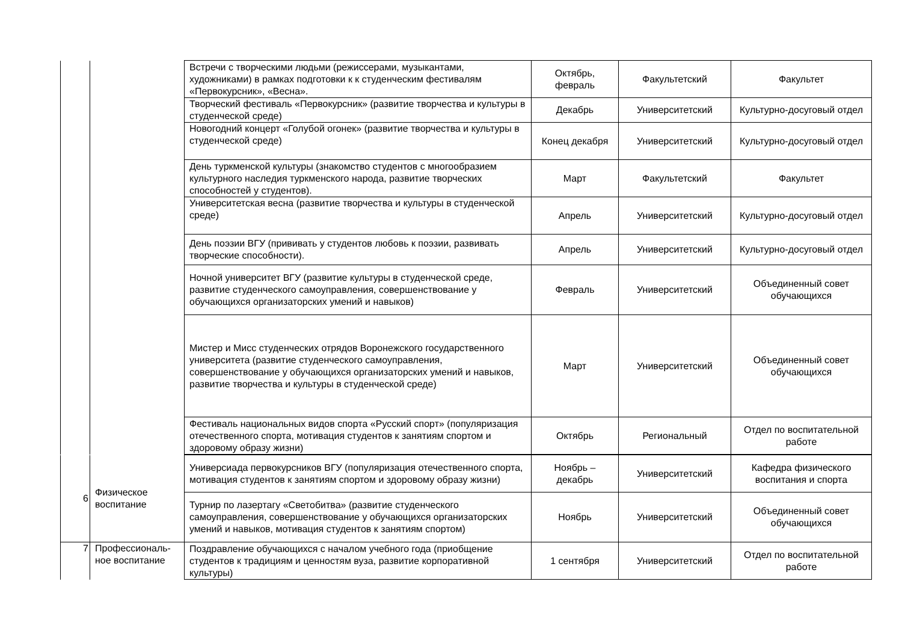| | | Встречи с творческими людьми (режиссерами, музыкантами, художниками) в рамках подготовки к к студенческим фестивалям «Первокурсник», «Весна». | Октябрь, февраль | Факультетский | Факультет |
| | | Творческий фестиваль «Первокурсник» (развитие творчества и культуры в студенческой среде) | Декабрь | Университетский | Культурно-досуговый отдел |
| | | Новогодний концерт «Голубой огонек» (развитие творчества и культуры в студенческой среде) | Конец декабря | Университетский | Культурно-досуговый отдел |
| | | День туркменской культуры (знакомство студентов с многообразием культурного наследия туркменского народа, развитие творческих способностей у студентов). | Март | Факультетский | Факультет |
| | | Университетская весна (развитие творчества и культуры в студенческой среде) | Апрель | Университетский | Культурно-досуговый отдел |
| | | День поэзии ВГУ (прививать у студентов любовь к поэзии, развивать творческие способности). | Апрель | Университетский | Культурно-досуговый отдел |
| | | Ночной университет ВГУ (развитие культуры в студенческой среде, развитие студенческого самоуправления, совершенствование у обучающихся организаторских умений и навыков) | Февраль | Университетский | Объединенный совет обучающихся |
| | | Мистер и Мисс студенческих отрядов Воронежского государственного университета (развитие студенческого самоуправления, совершенствование у обучающихся организаторских умений и навыков, развитие творчества и культуры в студенческой среде) | Март | Университетский | Объединенный совет обучающихся |
| | | Фестиваль национальных видов спорта «Русский спорт» (популяризация отечественного спорта, мотивация студентов к занятиям спортом и здоровому образу жизни) | Октябрь | Региональный | Отдел по воспитательной работе |
| 6 | Физическое воспитание | Универсиада первокурсников ВГУ (популяризация отечественного спорта, мотивация студентов к занятиям спортом и здоровому образу жизни) | Ноябрь – декабрь | Университетский | Кафедра физического воспитания и спорта |
| | | Турнир по лазертагу «Светобитва» (развитие студенческого самоуправления, совершенствование у обучающихся организаторских умений и навыков, мотивация студентов к занятиям спортом) | Ноябрь | Университетский | Объединенный совет обучающихся |
| 7 | Профессиональ-ное воспитание | Поздравление обучающихся с началом учебного года (приобщение студентов к традициям и ценностям вуза, развитие корпоративной культуры) | 1 сентября | Университетский | Отдел по воспитательной работе |